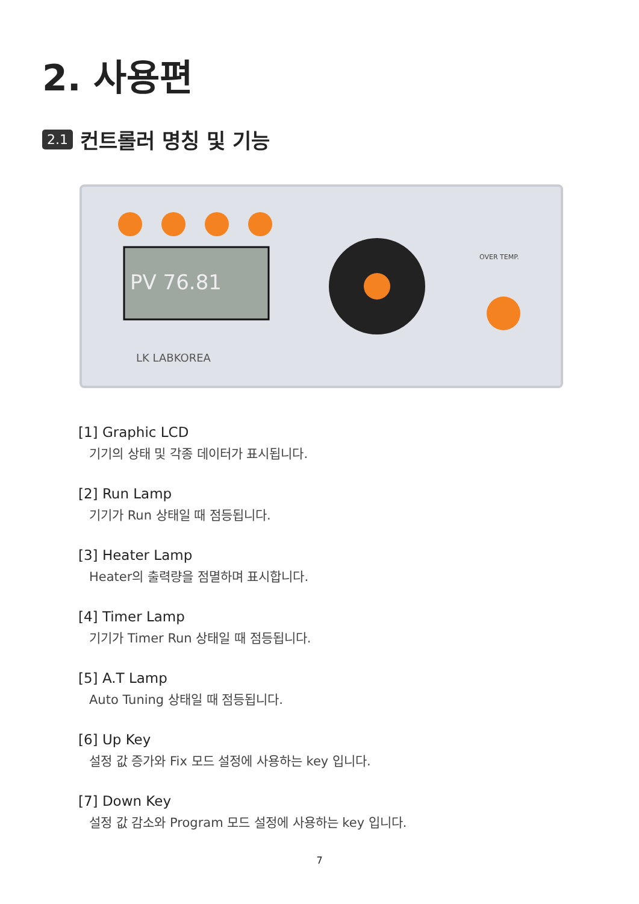2. 사용편
2.1 컨트롤러 명칭 및 기능
PV 76.81
LK LABKOREA
OVER TEMP.
[1] Graphic LCD
기기의 상태 및 각종 데이터가 표시됩니다.
[2] Run Lamp
기기가 Run 상태일 때 점등됩니다.
[3] Heater Lamp
Heater의 출력량을 점멸하며 표시합니다.
[4] Timer Lamp
기기가 Timer Run 상태일 때 점등됩니다.
[5] A.T Lamp
Auto Tuning 상태일 때 점등됩니다.
[6] Up Key
설정 값 증가와 Fix 모드 설정에 사용하는 key 입니다.
[7] Down Key
설정 값 감소와 Program 모드 설정에 사용하는 key 입니다.
7